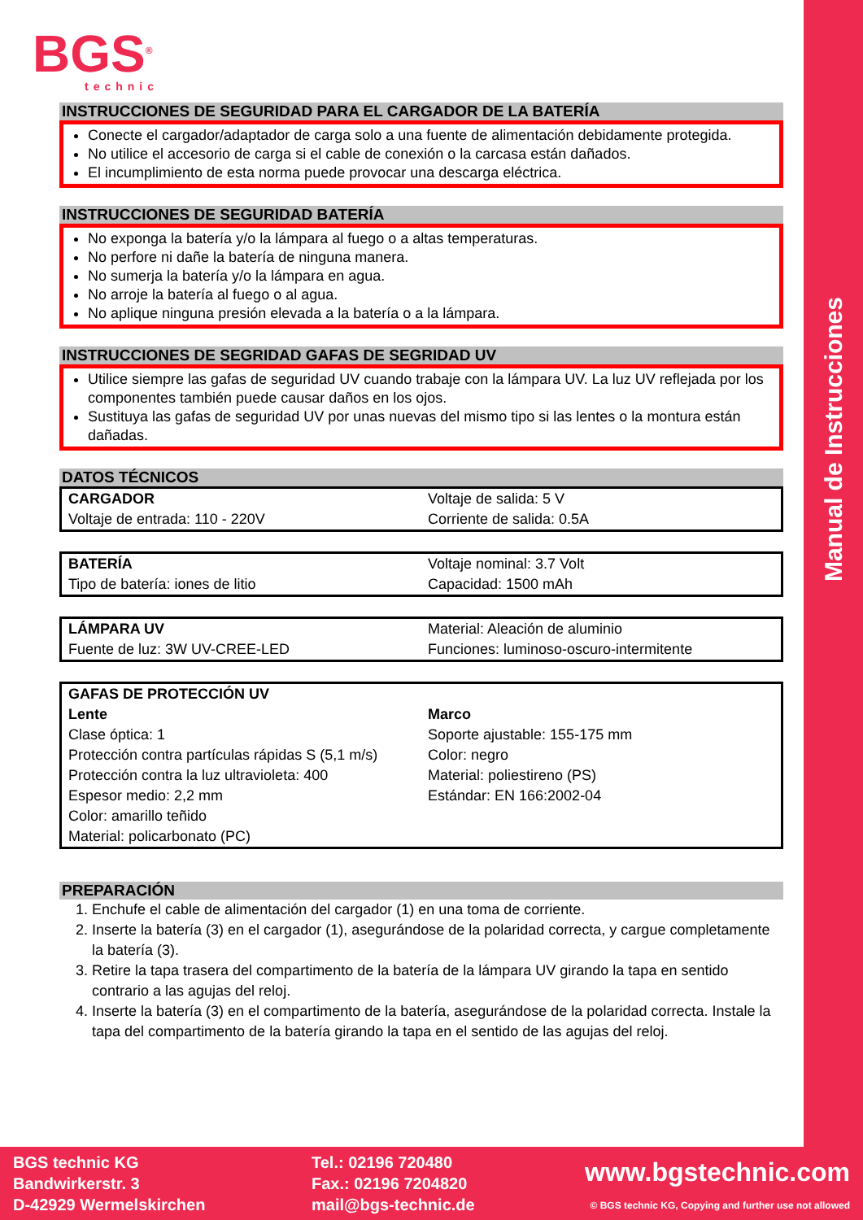Manual de Instrucciones
BGS<sup>®</sup>
technic
INSTRUCCIONES DE SEGURIDAD PARA EL CARGADOR DE LA BATERÍA
Conecte el cargador/adaptador de carga solo a una fuente de alimentación debidamente protegida.
No utilice el accesorio de carga si el cable de conexión o la carcasa están dañados.
El incumplimiento de esta norma puede provocar una descarga eléctrica.
INSTRUCCIONES DE SEGURIDAD BATERÍA
No exponga la batería y/o la lámpara al fuego o a altas temperaturas.
No perfore ni dañe la batería de ninguna manera.
No sumerja la batería y/o la lámpara en agua.
No arroje la batería al fuego o al agua.
No aplique ninguna presión elevada a la batería o a la lámpara.
INSTRUCCIONES DE SEGRIDAD GAFAS DE SEGRIDAD UV
Utilice siempre las gafas de seguridad UV cuando trabaje con la lámpara UV. La luz UV reflejada por los componentes también puede causar daños en los ojos.
Sustituya las gafas de seguridad UV por unas nuevas del mismo tipo si las lentes o la montura están dañadas.
DATOS TÉCNICOS
| CARGADOR Voltaje de entrada: 110 - 220V | Voltaje de salida: 5 V Corriente de salida: 0.5A |
| BATERÍA Tipo de batería: iones de litio | Voltaje nominal: 3.7 Volt Capacidad: 1500 mAh |
| LÁMPARA UV Fuente de luz: 3W UV-CREE-LED | Material: Aleación de aluminio Funciones: luminoso-oscuro-intermitente |
| GAFAS DE PROTECCIÓN UV | |
| Lente Clase óptica: 1 Protección contra partículas rápidas S (5,1 m/s) Protección contra la luz ultravioleta: 400 Espesor medio: 2,2 mm Color: amarillo teñido Material: policarbonato (PC) | Marco Soporte ajustable: 155-175 mm Color: negro Material: poliestireno (PS) Estándar: EN 166:2002-04 |
PREPARACIÓN
1. Enchufe el cable de alimentación del cargador (1) en una toma de corriente.
2. Inserte la batería (3) en el cargador (1), asegurándose de la polaridad correcta, y cargue completamente la batería (3).
3. Retire la tapa trasera del compartimento de la batería de la lámpara UV girando la tapa en sentido contrario a las agujas del reloj.
4. Inserte la batería (3) en el compartimento de la batería, asegurándose de la polaridad correcta. Instale la tapa del compartimento de la batería girando la tapa en el sentido de las agujas del reloj.
BGS technic KG
Bandwirkerstr. 3
D-42929 Wermelskirchen
Tel.: 02196 720480
Fax.: 02196 7204820
mail@bgs-technic.de
www.bgstechnic.com
© BGS technic KG, Copying and further use not allowed